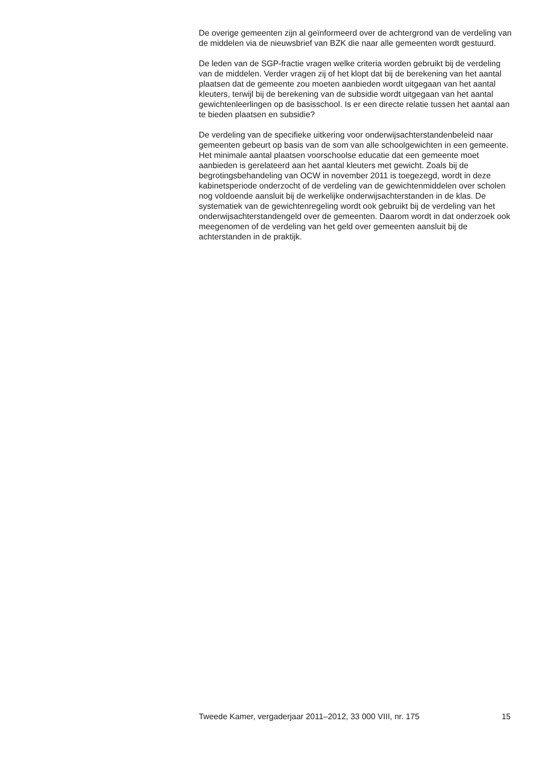De overige gemeenten zijn al geïnformeerd over de achtergrond van de verdeling van de middelen via de nieuwsbrief van BZK die naar alle gemeenten wordt gestuurd.
De leden van de SGP-fractie vragen welke criteria worden gebruikt bij de verdeling van de middelen. Verder vragen zij of het klopt dat bij de berekening van het aantal plaatsen dat de gemeente zou moeten aanbieden wordt uitgegaan van het aantal kleuters, terwijl bij de berekening van de subsidie wordt uitgegaan van het aantal gewichtenleerlingen op de basisschool. Is er een directe relatie tussen het aantal aan te bieden plaatsen en subsidie?
De verdeling van de specifieke uitkering voor onderwijsachterstandenbeleid naar gemeenten gebeurt op basis van de som van alle schoolgewichten in een gemeente. Het minimale aantal plaatsen voorschoolse educatie dat een gemeente moet aanbieden is gerelateerd aan het aantal kleuters met gewicht. Zoals bij de begrotingsbehandeling van OCW in november 2011 is toegezegd, wordt in deze kabinetsperiode onderzocht of de verdeling van de gewichtenmiddelen over scholen nog voldoende aansluit bij de werkelijke onderwijsachterstanden in de klas. De systematiek van de gewichtenregeling wordt ook gebruikt bij de verdeling van het onderwijsachterstandengeld over de gemeenten. Daarom wordt in dat onderzoek ook meegenomen of de verdeling van het geld over gemeenten aansluit bij de achterstanden in de praktijk.
Tweede Kamer, vergaderjaar 2011–2012, 33 000 VIII, nr. 175 15